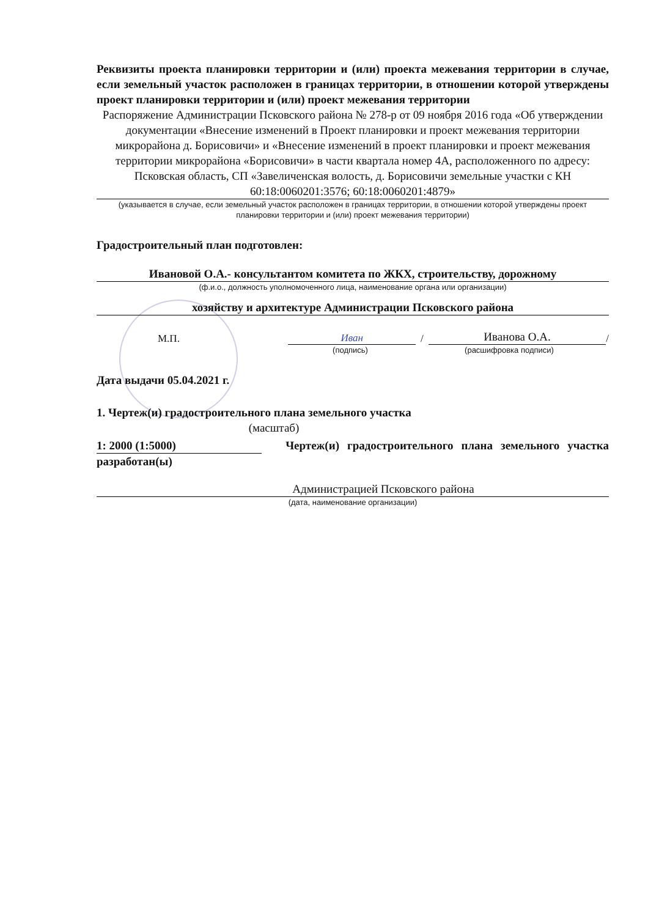Реквизиты проекта планировки территории и (или) проекта межевания территории в случае, если земельный участок расположен в границах территории, в отношении которой утверждены проект планировки территории и (или) проект межевания территории
Распоряжение Администрации Псковского района № 278-р от 09 ноября 2016 года «Об утверждении документации «Внесение изменений в Проект планировки и проект межевания территории микрорайона д. Борисовичи» и «Внесение изменений в проект планировки и проект межевания территории микрорайона «Борисовичи» в части квартала номер 4А, расположенного по адресу: Псковская область, СП «Завеличенская волость, д. Борисовичи земельные участки с КН 60:18:0060201:3576; 60:18:0060201:4879»
(указывается в случае, если земельный участок расположен в границах территории, в отношении которой утверждены проект планировки территории и (или) проект межевания территории)
Градостроительный план подготовлен:
Ивановой О.А.- консультантом комитета по ЖКХ, строительству, дорожному
(ф.и.о., должность уполномоченного лица, наименование органа или организации)
хозяйству и архитектуре Администрации Псковского района
М.П. Иван / Иванова О.А. /
(подпись) (расшифровка подписи)
Дата выдачи 05.04.2021 г.
1. Чертеж(и) градостроительного плана земельного участка
(масштаб)
1: 2000 (1:5000) Чертеж(и) градостроительного плана земельного участка разработан(ы)
Администрацией Псковского района
(дата, наименование организации)